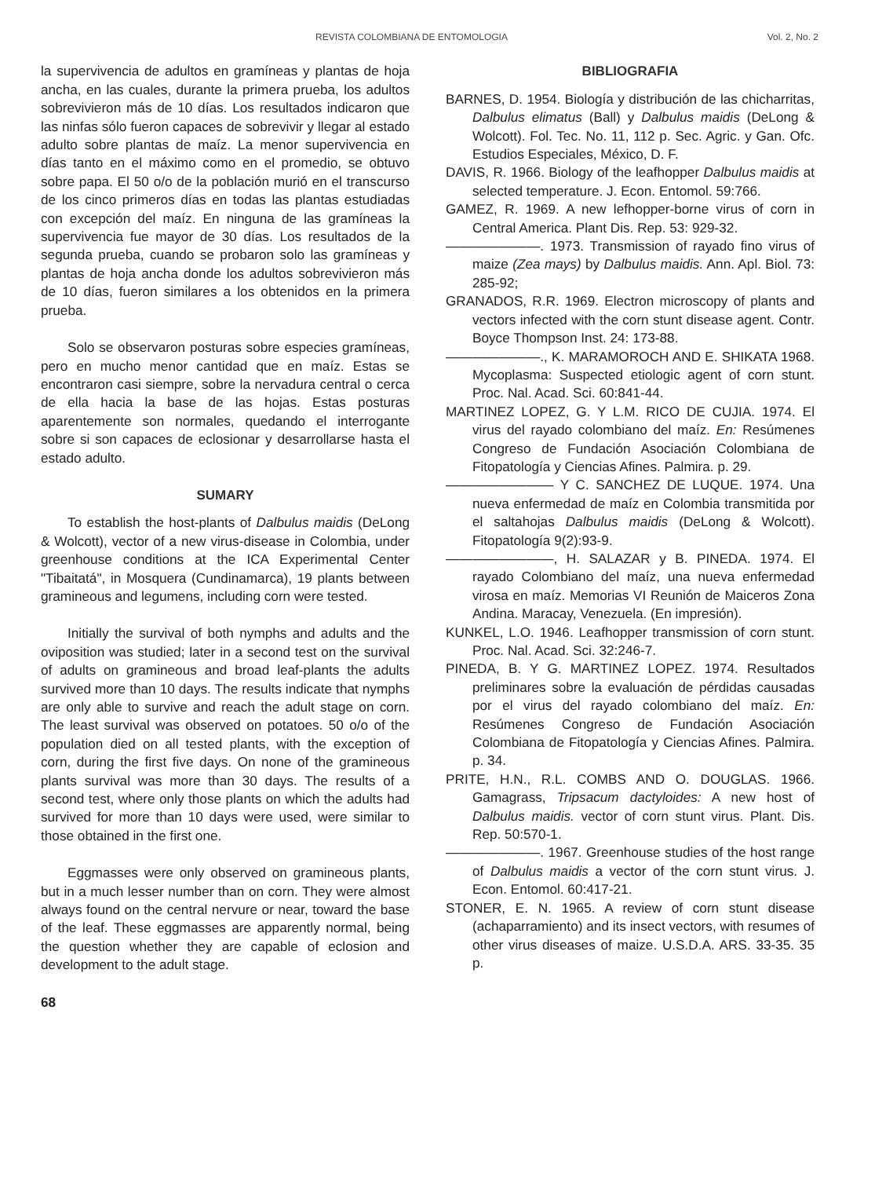REVISTA COLOMBIANA DE ENTOMOLOGIA Vol. 2, No. 2
la supervivencia de adultos en gramíneas y plantas de hoja ancha, en las cuales, durante la primera prueba, los adultos sobrevivieron más de 10 días. Los resultados indicaron que las ninfas sólo fueron capaces de sobrevivir y llegar al estado adulto sobre plantas de maíz. La menor supervivencia en días tanto en el máximo como en el promedio, se obtuvo sobre papa. El 50 o/o de la población murió en el transcurso de los cinco primeros días en todas las plantas estudiadas con excepción del maíz. En ninguna de las gramíneas la supervivencia fue mayor de 30 días. Los resultados de la segunda prueba, cuando se probaron solo las gramíneas y plantas de hoja ancha donde los adultos sobrevivieron más de 10 días, fueron similares a los obtenidos en la primera prueba.
Solo se observaron posturas sobre especies gramíneas, pero en mucho menor cantidad que en maíz. Estas se encontraron casi siempre, sobre la nervadura central o cerca de ella hacia la base de las hojas. Estas posturas aparentemente son normales, quedando el interrogante sobre si son capaces de eclosionar y desarrollarse hasta el estado adulto.
SUMARY
To establish the host-plants of Dalbulus maidis (DeLong & Wolcott), vector of a new virus-disease in Colombia, under greenhouse conditions at the ICA Experimental Center "Tibaitatá", in Mosquera (Cundinamarca), 19 plants between gramineous and legumens, including corn were tested.
Initially the survival of both nymphs and adults and the oviposition was studied; later in a second test on the survival of adults on gramineous and broad leaf-plants the adults survived more than 10 days. The results indicate that nymphs are only able to survive and reach the adult stage on corn. The least survival was observed on potatoes. 50 o/o of the population died on all tested plants, with the exception of corn, during the first five days. On none of the gramineous plants survival was more than 30 days. The results of a second test, where only those plants on which the adults had survived for more than 10 days were used, were similar to those obtained in the first one.
Eggmasses were only observed on gramineous plants, but in a much lesser number than on corn. They were almost always found on the central nervure or near, toward the base of the leaf. These eggmasses are apparently normal, being the question whether they are capable of eclosion and development to the adult stage.
68
BIBLIOGRAFIA
BARNES, D. 1954. Biología y distribución de las chicharritas, Dalbulus elimatus (Ball) y Dalbulus maidis (DeLong & Wolcott). Fol. Tec. No. 11, 112 p. Sec. Agric. y Gan. Ofc. Estudios Especiales, México, D. F.
DAVIS, R. 1966. Biology of the leafhopper Dalbulus maidis at selected temperature. J. Econ. Entomol. 59:766.
GAMEZ, R. 1969. A new lefhopper-borne virus of corn in Central America. Plant Dis. Rep. 53: 929-32.
———————. 1973. Transmission of rayado fino virus of maize (Zea mays) by Dalbulus maidis. Ann. Apl. Biol. 73: 285-92;
GRANADOS, R.R. 1969. Electron microscopy of plants and vectors infected with the corn stunt disease agent. Contr. Boyce Thompson Inst. 24: 173-88.
———————., K. MARAMOROCH AND E. SHIKATA 1968. Mycoplasma: Suspected etiologic agent of corn stunt. Proc. Nal. Acad. Sci. 60:841-44.
MARTINEZ LOPEZ, G. Y L.M. RICO DE CUJIA. 1974. El virus del rayado colombiano del maíz. En: Resúmenes Congreso de Fundación Asociación Colombiana de Fitopatología y Ciencias Afines. Palmira. p. 29.
———————— Y C. SANCHEZ DE LUQUE. 1974. Una nueva enfermedad de maíz en Colombia transmitida por el saltahojas Dalbulus maidis (DeLong & Wolcott). Fitopatología 9(2):93-9.
————————, H. SALAZAR y B. PINEDA. 1974. El rayado Colombiano del maíz, una nueva enfermedad virosa en maíz. Memorias VI Reunión de Maiceros Zona Andina. Maracay, Venezuela. (En impresión).
KUNKEL, L.O. 1946. Leafhopper transmission of corn stunt. Proc. Nal. Acad. Sci. 32:246-7.
PINEDA, B. Y G. MARTINEZ LOPEZ. 1974. Resultados preliminares sobre la evaluación de pérdidas causadas por el virus del rayado colombiano del maíz. En: Resúmenes Congreso de Fundación Asociación Colombiana de Fitopatología y Ciencias Afines. Palmira. p. 34.
PRITE, H.N., R.L. COMBS AND O. DOUGLAS. 1966. Gamagrass, Tripsacum dactyloides: A new host of Dalbulus maidis. vector of corn stunt virus. Plant. Dis. Rep. 50:570-1.
———————. 1967. Greenhouse studies of the host range of Dalbulus maidis a vector of the corn stunt virus. J. Econ. Entomol. 60:417-21.
STONER, E. N. 1965. A review of corn stunt disease (achaparramiento) and its insect vectors, with resumes of other virus diseases of maize. U.S.D.A. ARS. 33-35. 35 p.